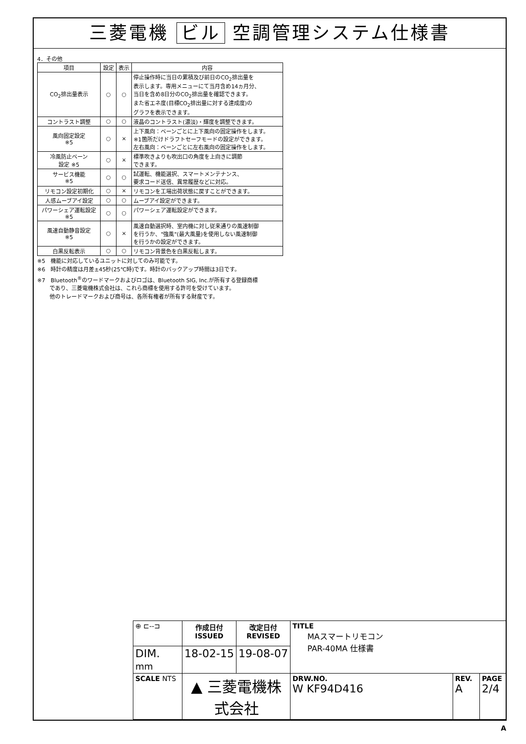三菱電機 ビル 空調管理システム仕様書
4．その他
| 項目 | 設定 | 表示 | 内容 |
| --- | --- | --- | --- |
| CO<sub>2</sub>排出量表示 | ○ | ○ | 停止操作時に当日の累積及び前日のCO<sub>2</sub>排出量を 表示します。専用メニューにて当月含め14ヵ月分、 当日を含め8日分のCO<sub>2</sub>排出量を確認できます。 また省エネ度(目標CO<sub>2</sub>排出量に対する達成度)の グラフを表示できます。 |
| コントラスト調整 | ○ | ○ | 液晶のコントラスト(濃淡)・輝度を調整できます。 |
| 風向固定設定 ※5 | ○ | × | 上下風向：ベーンごとに上下風向の固定操作をします。 ※1箇所だけドラフトセーフモードの設定ができます。 左右風向：ベーンごとに左右風向の固定操作をします。 |
| 冷風防止ベーン 設定 ※5 | ○ | × | 標準吹きよりも吹出口の角度を上向きに調節 できます。 |
| サービス機能 ※5 | ○ | ○ | 試運転、機能選択、スマートメンテナンス、 要求コード送信、異常履歴などに対応。 |
| リモコン設定初期化 | ○ | × | リモコンを工場出荷状態に戻すことができます。 |
| 人感ムーブアイ設定 | ○ | ○ | ムーブアイ設定ができます。 |
| パワーシェア運転設定 ※5 | ○ | ○ | パワーシェア運転設定ができます。 |
| 風速自動静音設定 ※5 | ○ | × | 風速自動選択時、室内機に対し従来通りの風速制御 を行うか、"強風"(最大風量)を使用しない風速制御 を行うかの設定ができます。 |
| 白黒反転表示 | ○ | ○ | リモコン背景色を白黒反転します。 |
※5　機能に対応しているユニットに対してのみ可能です。
※6　時計の精度は月差±45秒(25℃時)です。時計のバックアップ時間は3日です。
※7　Bluetooth<sup>®</sup>のワードマークおよびロゴは、Bluetooth SIG, Inc.が所有する登録商標
　　 であり、三菱電機株式会社は、これら商標を使用する許可を受けています。
　　 他のトレードマークおよび商号は、各所有権者が所有する財産です。
| ⊕ ⊏--⊐ | 作成日付 ISSUED | 改定日付 REVISED | TITLE MAスマートリモコン PAR-40MA 仕様書 | | |
| DIM. mm | 18-02-15 | 19-08-07 | | | |
| SCALE NTS | ▲ 三菱電機株式会社 | | DRW.NO. W KF94D416 | REV. A | PAGE 2/4 |
A